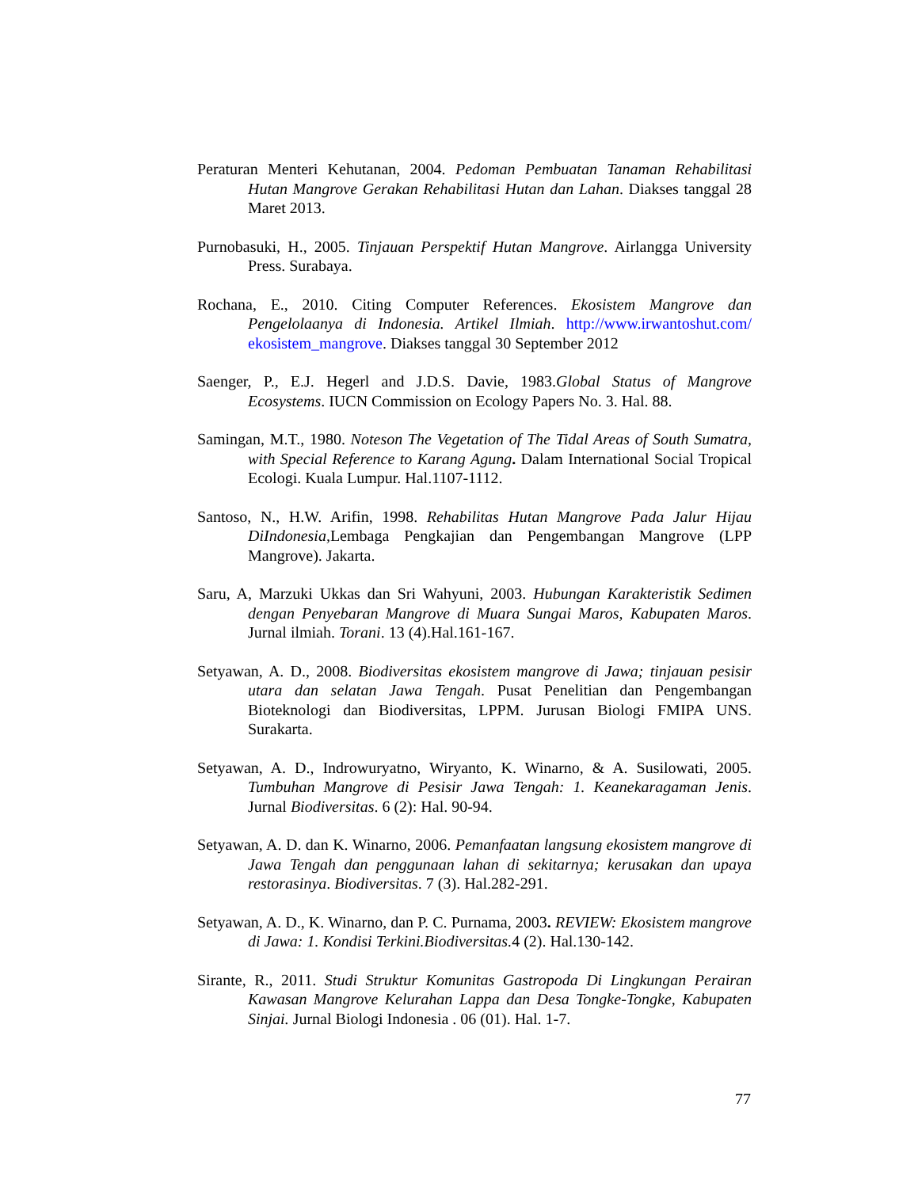Peraturan Menteri Kehutanan, 2004. Pedoman Pembuatan Tanaman Rehabilitasi Hutan Mangrove Gerakan Rehabilitasi Hutan dan Lahan. Diakses tanggal 28 Maret 2013.
Purnobasuki, H., 2005. Tinjauan Perspektif Hutan Mangrove. Airlangga University Press. Surabaya.
Rochana, E., 2010. Citing Computer References. Ekosistem Mangrove dan Pengelolaanya di Indonesia. Artikel Ilmiah. http://www.irwantoshut.com/ ekosistem_mangrove. Diakses tanggal 30 September 2012
Saenger, P., E.J. Hegerl and J.D.S. Davie, 1983.Global Status of Mangrove Ecosystems. IUCN Commission on Ecology Papers No. 3. Hal. 88.
Samingan, M.T., 1980. Noteson The Vegetation of The Tidal Areas of South Sumatra, with Special Reference to Karang Agung. Dalam International Social Tropical Ecologi. Kuala Lumpur. Hal.1107-1112.
Santoso, N., H.W. Arifin, 1998. Rehabilitas Hutan Mangrove Pada Jalur Hijau DiIndonesia, Lembaga Pengkajian dan Pengembangan Mangrove (LPP Mangrove). Jakarta.
Saru, A, Marzuki Ukkas dan Sri Wahyuni, 2003. Hubungan Karakteristik Sedimen dengan Penyebaran Mangrove di Muara Sungai Maros, Kabupaten Maros. Jurnal ilmiah. Torani. 13 (4).Hal.161-167.
Setyawan, A. D., 2008. Biodiversitas ekosistem mangrove di Jawa; tinjauan pesisir utara dan selatan Jawa Tengah. Pusat Penelitian dan Pengembangan Bioteknologi dan Biodiversitas, LPPM. Jurusan Biologi FMIPA UNS. Surakarta.
Setyawan, A. D., Indrowuryatno, Wiryanto, K. Winarno, & A. Susilowati, 2005. Tumbuhan Mangrove di Pesisir Jawa Tengah: 1. Keanekaragaman Jenis. Jurnal Biodiversitas. 6 (2): Hal. 90-94.
Setyawan, A. D. dan K. Winarno, 2006. Pemanfaatan langsung ekosistem mangrove di Jawa Tengah dan penggunaan lahan di sekitarnya; kerusakan dan upaya restorasinya. Biodiversitas. 7 (3). Hal.282-291.
Setyawan, A. D., K. Winarno, dan P. C. Purnama, 2003. REVIEW: Ekosistem mangrove di Jawa: 1. Kondisi Terkini.Biodiversitas. 4 (2). Hal.130-142.
Sirante, R., 2011. Studi Struktur Komunitas Gastropoda Di Lingkungan Perairan Kawasan Mangrove Kelurahan Lappa dan Desa Tongke-Tongke, Kabupaten Sinjai. Jurnal Biologi Indonesia . 06 (01). Hal. 1-7.
77